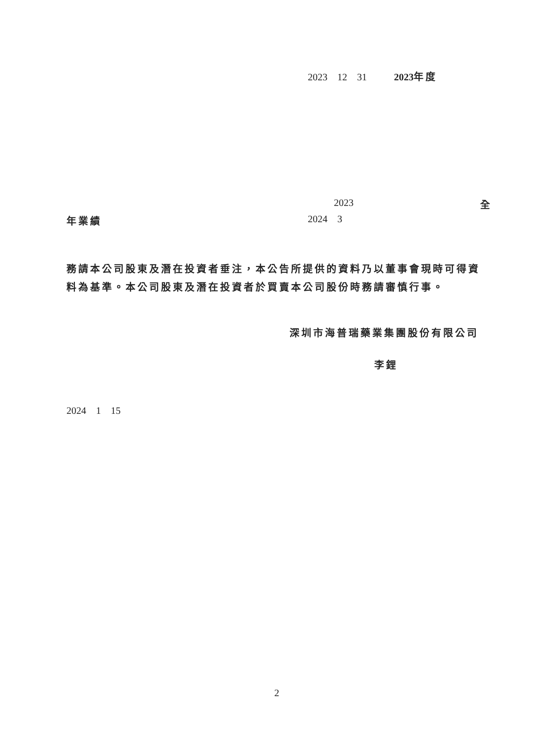2023 12 31 2023 年度
2023 全
年業績 2024 3
務請本公司股東及潛在投資者垂注，本公告所提供的資料乃以董事會現時可得資
料為基準。本公司股東及潛在投資者於買賣本公司股份時務請審慎行事。
深圳市海普瑞藥業集團股份有限公司
李鋰
2024 1 15
2